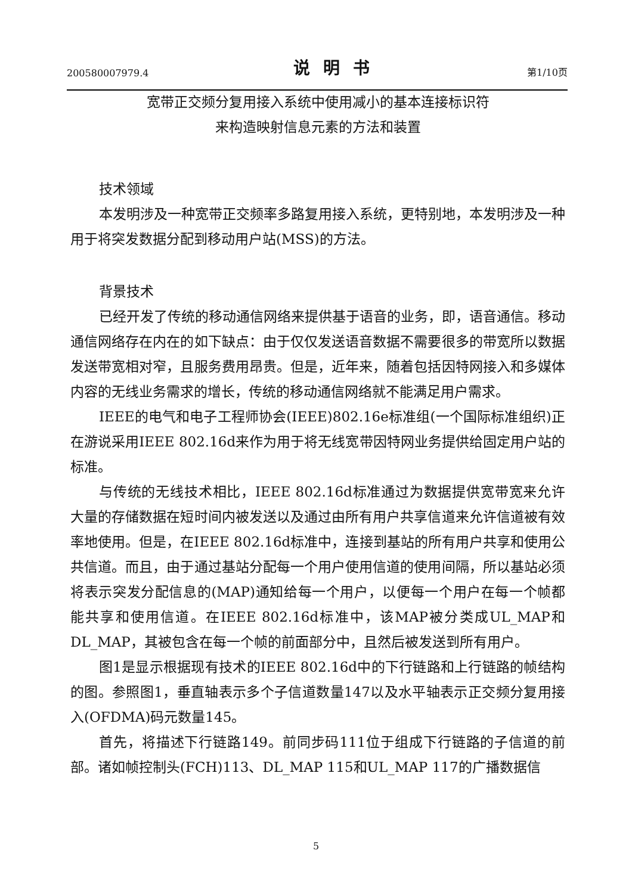200580007979.4 说明书 第1/10页
宽带正交频分复用接入系统中使用减小的基本连接标识符
来构造映射信息元素的方法和装置
技术领域
本发明涉及一种宽带正交频率多路复用接入系统，更特别地，本发明涉及一种用于将突发数据分配到移动用户站(MSS)的方法。
背景技术
已经开发了传统的移动通信网络来提供基于语音的业务，即，语音通信。移动通信网络存在内在的如下缺点：由于仅仅发送语音数据不需要很多的带宽所以数据发送带宽相对窄，且服务费用昂贵。但是，近年来，随着包括因特网接入和多媒体内容的无线业务需求的增长，传统的移动通信网络就不能满足用户需求。
IEEE的电气和电子工程师协会(IEEE)802.16e标准组(一个国际标准组织)正在游说采用IEEE 802.16d来作为用于将无线宽带因特网业务提供给固定用户站的标准。
与传统的无线技术相比，IEEE 802.16d标准通过为数据提供宽带宽来允许大量的存储数据在短时间内被发送以及通过由所有用户共享信道来允许信道被有效率地使用。但是，在IEEE 802.16d标准中，连接到基站的所有用户共享和使用公共信道。而且，由于通过基站分配每一个用户使用信道的使用间隔，所以基站必须将表示突发分配信息的(MAP)通知给每一个用户，以便每一个用户在每一个帧都能共享和使用信道。在IEEE 802.16d标准中，该MAP被分类成UL_MAP和DL_MAP，其被包含在每一个帧的前面部分中，且然后被发送到所有用户。
图1是显示根据现有技术的IEEE 802.16d中的下行链路和上行链路的帧结构的图。参照图1，垂直轴表示多个子信道数量147以及水平轴表示正交频分复用接入(OFDMA)码元数量145。
首先，将描述下行链路149。前同步码111位于组成下行链路的子信道的前部。诸如帧控制头(FCH)113、DL_MAP 115和UL_MAP 117的广播数据信
5